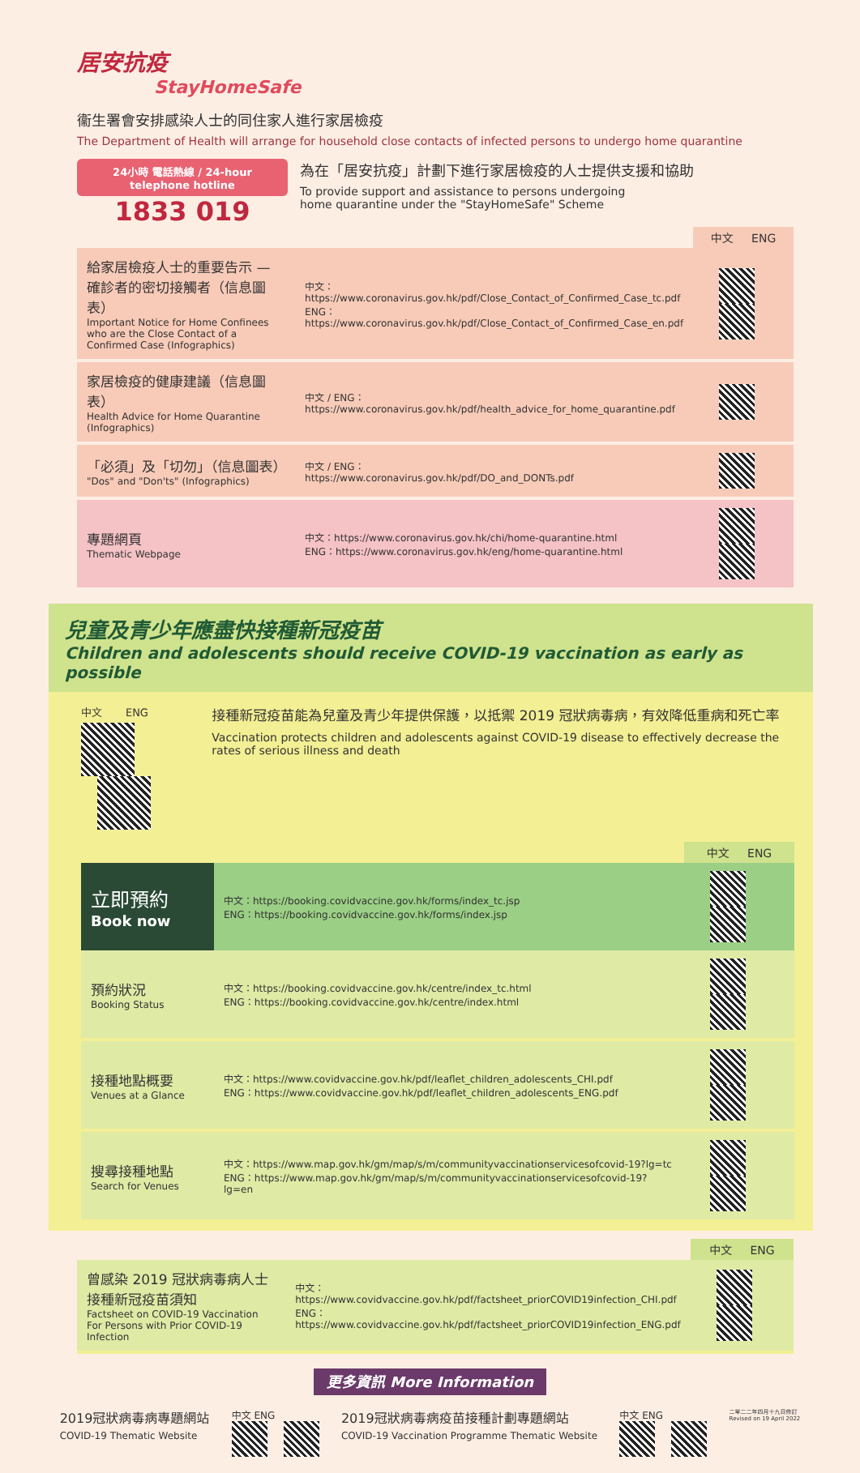居安抗疫
StayHomeSafe
衞生署會安排感染人士的同住家人進行家居檢疫
The Department of Health will arrange for household close contacts of infected persons to undergo home quarantine
24小時 電話熱線 / 24-hour telephone hotline
1833 019
為在「居安抗疫」計劃下進行家居檢疫的人士提供支援和協助
To provide support and assistance to persons undergoing
home quarantine under the "StayHomeSafe" Scheme
| | | 中文 ENG |
| --- | --- | --- |
| 給家居檢疫人士的重要告示 — 確診者的密切接觸者（信息圖表） Important Notice for Home Confinees who are the Close Contact of a Confirmed Case (Infographics) | 中文： https://www.coronavirus.gov.hk/pdf/Close_Contact_of_Confirmed_Case_tc.pdf ENG： https://www.coronavirus.gov.hk/pdf/Close_Contact_of_Confirmed_Case_en.pdf | |
| 家居檢疫的健康建議（信息圖表） Health Advice for Home Quarantine (Infographics) | 中文 / ENG： https://www.coronavirus.gov.hk/pdf/health_advice_for_home_quarantine.pdf | |
| 「必須」及「切勿」（信息圖表） "Dos" and "Don'ts" (Infographics) | 中文 / ENG： https://www.coronavirus.gov.hk/pdf/DO_and_DONTs.pdf | |
| 專題網頁 Thematic Webpage | 中文：https://www.coronavirus.gov.hk/chi/home-quarantine.html ENG：https://www.coronavirus.gov.hk/eng/home-quarantine.html | |
兒童及青少年應盡快接種新冠疫苗
Children and adolescents should receive COVID-19 vaccination as early as possible
中文 ENG
接種新冠疫苗能為兒童及青少年提供保護，以抵禦 2019 冠狀病毒病，有效降低重病和死亡率
Vaccination protects children and adolescents against COVID-19 disease to effectively decrease the rates of serious illness and death
| | | 中文 ENG |
| --- | --- | --- |
| 立即預約 Book now | 中文：https://booking.covidvaccine.gov.hk/forms/index_tc.jsp ENG：https://booking.covidvaccine.gov.hk/forms/index.jsp | |
| 預約狀況 Booking Status | 中文：https://booking.covidvaccine.gov.hk/centre/index_tc.html ENG：https://booking.covidvaccine.gov.hk/centre/index.html | |
| 接種地點概要 Venues at a Glance | 中文：https://www.covidvaccine.gov.hk/pdf/leaflet_children_adolescents_CHI.pdf ENG：https://www.covidvaccine.gov.hk/pdf/leaflet_children_adolescents_ENG.pdf | |
| 搜尋接種地點 Search for Venues | 中文：https://www.map.gov.hk/gm/map/s/m/communityvaccinationservicesofcovid-19?lg=tc ENG：https://www.map.gov.hk/gm/map/s/m/communityvaccinationservicesofcovid-19?lg=en | |
| | | 中文 ENG |
| --- | --- | --- |
| 曾感染 2019 冠狀病毒病人士接種新冠疫苗須知 Factsheet on COVID-19 Vaccination For Persons with Prior COVID-19 Infection | 中文： https://www.covidvaccine.gov.hk/pdf/factsheet_priorCOVID19infection_CHI.pdf ENG： https://www.covidvaccine.gov.hk/pdf/factsheet_priorCOVID19infection_ENG.pdf | |
更多資訊 More Information
2019冠狀病毒病專題網站
COVID-19 Thematic Website
中文 ENG
2019冠狀病毒病疫苗接種計劃專題網站
COVID-19 Vaccination Programme Thematic Website
中文 ENG
二零二二年四月十九日修訂
Revised on 19 April 2022